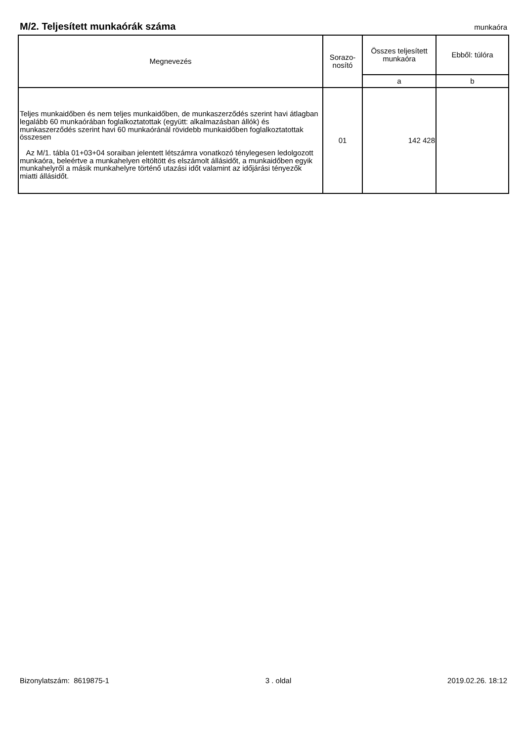M/2. Teljesített munkaórák száma
munkaóra
| Megnevezés | Sorazo- nosító | Összes teljesített munkaóra | Ebből: túlóra |
| --- | --- | --- | --- |
| | | a | b |
| Teljes munkaidőben és nem teljes munkaidőben, de munkaszerződés szerint havi átlagban legalább 60 munkaórában foglalkoztatottak (együtt: alkalmazásban állók) és munkaszerződés szerint havi 60 munkaóránál rövidebb munkaidőben foglalkoztatottak összesen Az M/1. tábla 01+03+04 soraiban jelentett létszámra vonatkozó ténylegesen ledolgozott munkaóra, beleértve a munkahelyen eltöltött és elszámolt állásidőt, a munkaidőben egyik munkahelyről a másik munkahelyre történő utazási időt valamint az időjárási tényezők miatti állásidőt. | 01 | 142 428 | |
Bizonylatszám: 8619875-1 3 . oldal 2019.02.26. 18:12